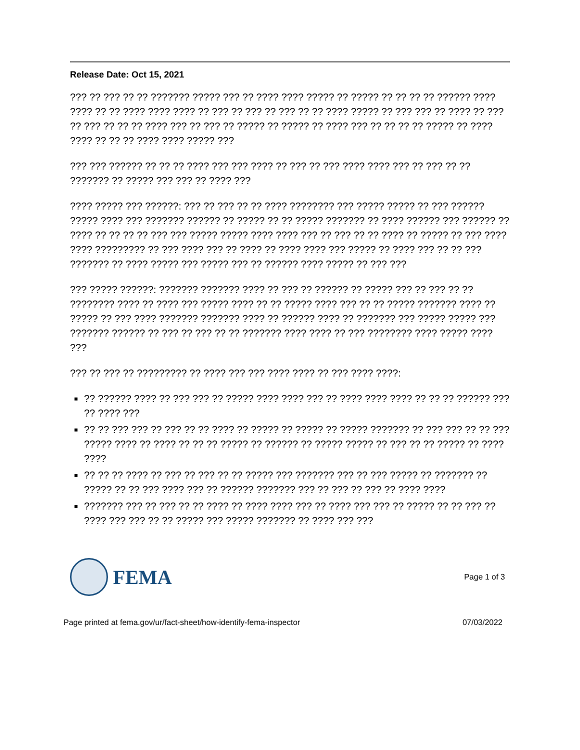Release Date: Oct 15, 2021
??? ?? ??? ?? ?? ??????? ????? ??? ?? ???? ???? ????? ?? ????? ?? ?? ?? ?? ?????? ???? ???? ?? ?? ???? ???? ???? ?? ??? ?? ??? ?? ??? ?? ?? ???? ????? ?? ??? ??? ?? ???? ?? ??? ?? ??? ?? ?? ?? ???? ??? ?? ??? ?? ????? ?? ????? ?? ???? ??? ?? ?? ?? ?? ????? ?? ???? ???? ?? ?? ?? ???? ???? ????? ???
??? ??? ?????? ?? ?? ?? ???? ??? ??? ???? ?? ??? ?? ??? ???? ???? ??? ?? ??? ?? ?? ??????? ?? ????? ??? ??? ?? ???? ???
???? ????? ??? ??????: ??? ?? ??? ?? ?? ???? ???????? ??? ????? ????? ?? ??? ?????? ????? ???? ??? ??????? ?????? ?? ????? ?? ?? ????? ??????? ?? ???? ?????? ??? ?????? ?? ???? ?? ?? ?? ?? ??? ??? ????? ????? ???? ???? ??? ?? ??? ?? ?? ???? ?? ????? ?? ??? ???? ???? ????????? ?? ??? ???? ??? ?? ???? ?? ???? ???? ??? ????? ?? ???? ??? ?? ?? ??? ??????? ?? ???? ????? ??? ????? ??? ?? ?????? ???? ????? ?? ??? ???
??? ????? ??????: ??????? ??????? ???? ?? ??? ?? ?????? ?? ????? ??? ?? ??? ?? ?? ???????? ???? ?? ???? ??? ????? ???? ?? ?? ????? ???? ??? ?? ?? ????? ??????? ???? ?? ????? ?? ??? ???? ??????? ??????? ???? ?? ?????? ???? ?? ??????? ??? ????? ????? ??? ??????? ?????? ?? ??? ?? ??? ?? ?? ??????? ???? ???? ?? ??? ???????? ???? ????? ???? ???
??? ?? ??? ?? ????????? ?? ???? ??? ??? ???? ???? ?? ??? ???? ????:
?? ?????? ???? ?? ??? ??? ?? ????? ???? ???? ??? ?? ???? ???? ???? ?? ?? ?? ?????? ??? ?? ???? ???
?? ?? ??? ??? ?? ??? ?? ?? ???? ?? ????? ?? ????? ?? ????? ??????? ?? ??? ??? ?? ?? ??? ????? ???? ?? ???? ?? ?? ?? ????? ?? ?????? ?? ????? ????? ?? ??? ?? ?? ????? ?? ???? ????
?? ?? ?? ???? ?? ??? ?? ??? ?? ?? ????? ??? ??????? ??? ?? ??? ????? ?? ??????? ?? ????? ?? ?? ??? ???? ??? ?? ?????? ??????? ??? ?? ??? ?? ??? ?? ???? ????
??????? ??? ?? ??? ?? ?? ???? ?? ???? ???? ??? ?? ???? ??? ??? ?? ????? ?? ?? ??? ?? ???? ??? ??? ?? ?? ????? ??? ????? ??????? ?? ???? ??? ???
FEMA
Page 1 of 3
Page printed at fema.gov/ur/fact-sheet/how-identify-fema-inspector 07/03/2022